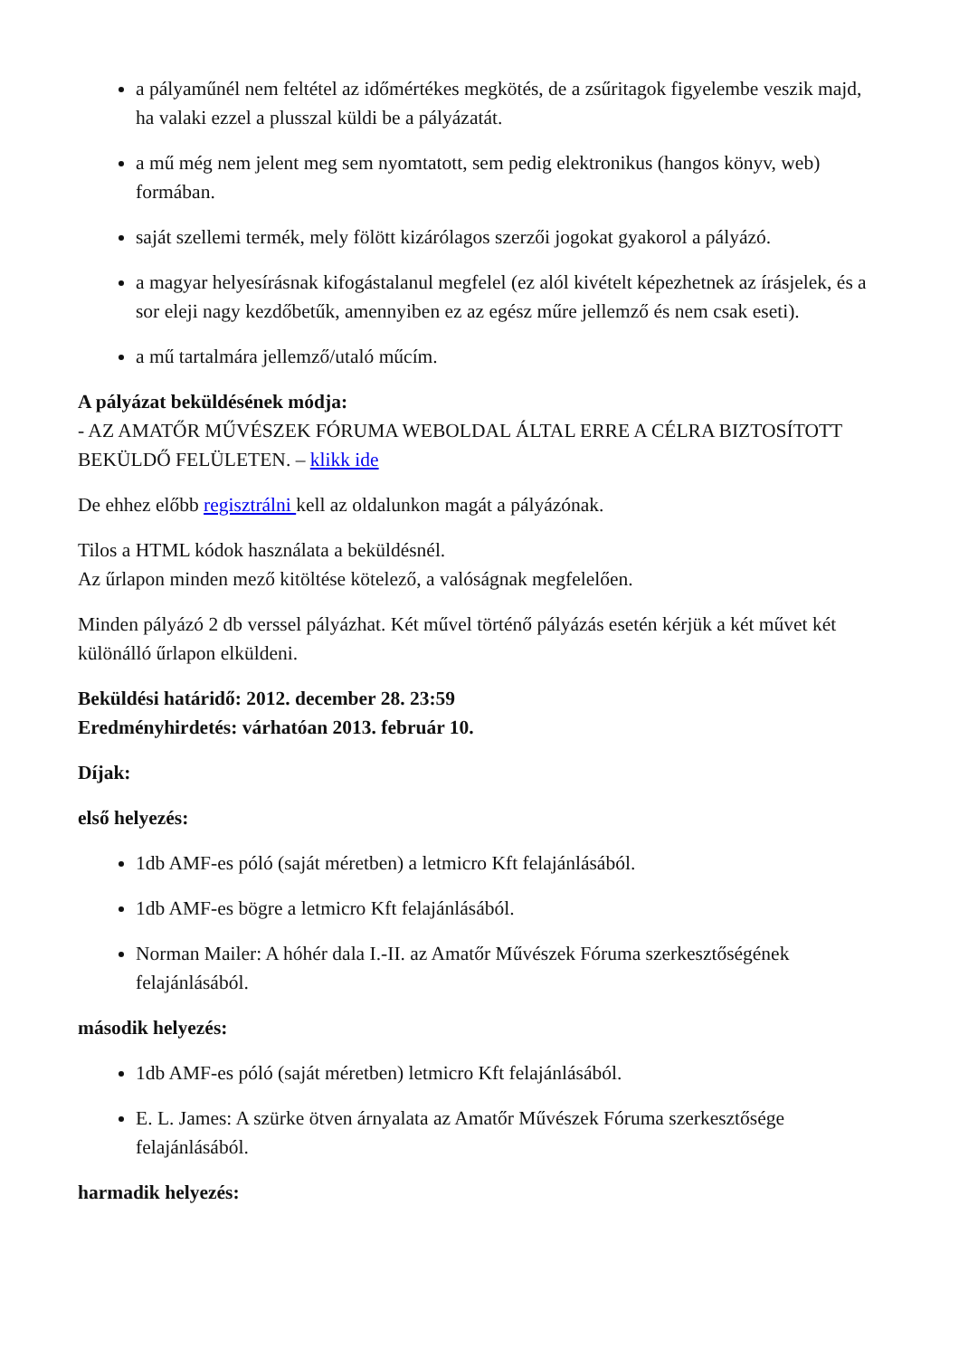a pályaműnél nem feltétel az időmértékes megkötés, de a zsűritagok figyelembe veszik majd, ha valaki ezzel a plusszal küldi be a pályázatát.
a mű még nem jelent meg sem nyomtatott, sem pedig elektronikus (hangos könyv, web) formában.
saját szellemi termék, mely fölött kizárólagos szerzői jogokat gyakorol a pályázó.
a magyar helyesírásnak kifogástalanul megfelel (ez alól kivételt képezhetnek az írásjelek, és a sor eleji nagy kezdőbetűk, amennyiben ez az egész műre jellemző és nem csak eseti).
a mű tartalmára jellemző/utaló műcím.
A pályázat beküldésének módja:
- AZ AMATŐR MŰVÉSZEK FÓRUMA WEBOLDAL ÁLTAL ERRE A CÉLRA BIZTOSÍTOTT BEKÜLDŐ FELÜLETEN. – klikk ide
De ehhez előbb regisztrálni kell az oldalunkon magát a pályázónak.
Tilos a HTML kódok használata a beküldésnél.
Az űrlapon minden mező kitöltése kötelező, a valóságnak megfelelően.
Minden pályázó 2 db verssel pályázhat. Két művel történő pályázás esetén kérjük a két művet két különálló űrlapon elküldeni.
Beküldési határidő: 2012. december 28. 23:59
Eredményhirdetés: várhatóan 2013. február 10.
Díjak:
első helyezés:
1db AMF-es póló (saját méretben) a letmicro Kft felajánlásából.
1db AMF-es bögre a letmicro Kft felajánlásából.
Norman Mailer: A hóhér dala I.-II. az Amatőr Művészek Fóruma szerkesztőségének felajánlásából.
második helyezés:
1db AMF-es póló (saját méretben) letmicro Kft felajánlásából.
E. L. James: A szürke ötven árnyalata az Amatőr Művészek Fóruma szerkesztősége felajánlásából.
harmadik helyezés: